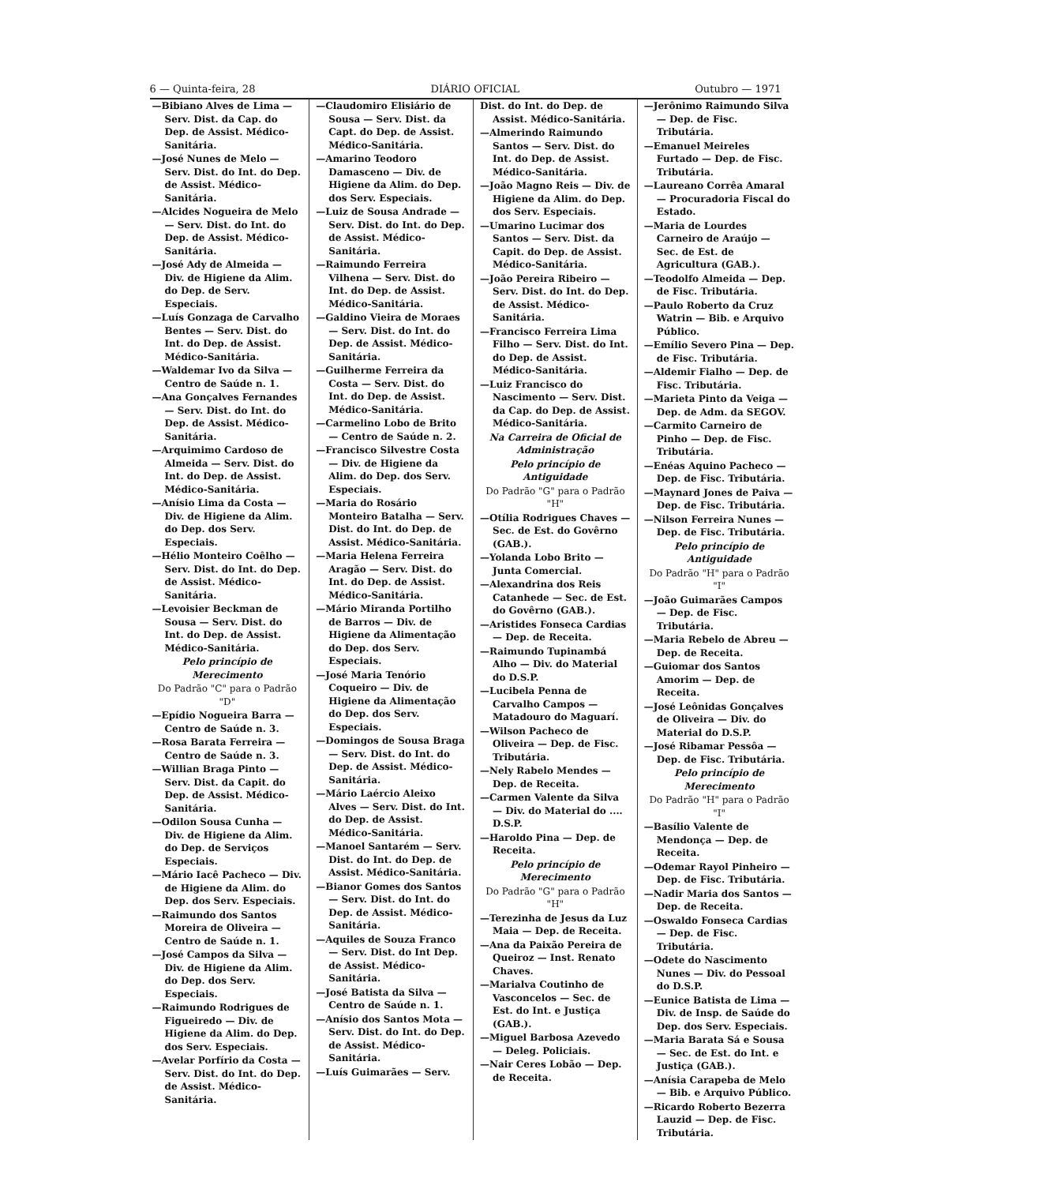6 — Quinta-feira, 28 DIÁRIO OFICIAL Outubro — 1971
—Bibiano Alves de Lima — Serv. Dist. da Cap. do Dep. de Assist. Médico-Sanitária.
—José Nunes de Melo — Serv. Dist. do Int. do Dep. de Assist. Médico-Sanitária.
—Alcides Nogueira de Melo — Serv. Dist. do Int. do Dep. de Assist. Médico-Sanitária.
—José Ady de Almeida — Div. de Higiene da Alim. do Dep. de Serv. Especiais.
—Luís Gonzaga de Carvalho Bentes — Serv. Dist. do Int. do Dep. de Assist. Médico-Sanitária.
—Waldemar Ivo da Silva — Centro de Saúde n. 1.
—Ana Gonçalves Fernandes — Serv. Dist. do Int. do Dep. de Assist. Médico-Sanitária.
—Arquimimo Cardoso de Almeida — Serv. Dist. do Int. do Dep. de Assist. Médico-Sanitária.
—Anísio Lima da Costa — Div. de Higiene da Alim. do Dep. dos Serv. Especiais.
—Hélio Monteiro Coêlho — Serv. Dist. do Int. do Dep. de Assist. Médico-Sanitária.
—Levoisier Beckman de Sousa — Serv. Dist. do Int. do Dep. de Assist. Médico-Sanitária.
Pelo princípio de Merecimento
Do Padrão "C" para o Padrão "D"
—Epídio Nogueira Barra — Centro de Saúde n. 3.
—Rosa Barata Ferreira — Centro de Saúde n. 3.
—Willian Braga Pinto — Serv. Dist. da Capit. do Dep. de Assist. Médico-Sanitária.
—Odilon Sousa Cunha — Div. de Higiene da Alim. do Dep. de Serviços Especiais.
—Mário Iacê Pacheco — Div. de Higiene da Alim. do Dep. dos Serv. Especiais.
—Raimundo dos Santos Moreira de Oliveira — Centro de Saúde n. 1.
—José Campos da Silva — Div. de Higiene da Alim. do Dep. dos Serv. Especiais.
—Raimundo Rodrigues de Figueiredo — Div. de Higiene da Alim. do Dep. dos Serv. Especiais.
—Avelar Porfírio da Costa — Serv. Dist. do Int. do Dep. de Assist. Médico-Sanitária.
—Claudomiro Elisiário de Sousa — Serv. Dist. da Capt. do Dep. de Assist. Médico-Sanitária.
—Amarino Teodoro Damasceno — Div. de Higiene da Alim. do Dep. dos Serv. Especiais.
—Luiz de Sousa Andrade — Serv. Dist. do Int. do Dep. de Assist. Médico-Sanitária.
—Raimundo Ferreira Vilhena — Serv. Dist. do Int. do Dep. de Assist. Médico-Sanitária.
—Galdino Vieira de Moraes — Serv. Dist. do Int. do Dep. de Assist. Médico-Sanitária.
—Guilherme Ferreira da Costa — Serv. Dist. do Int. do Dep. de Assist. Médico-Sanitária.
—Carmelino Lobo de Brito — Centro de Saúde n. 2.
—Francisco Silvestre Costa — Div. de Higiene da Alim. do Dep. dos Serv. Especiais.
—Maria do Rosário Monteiro Batalha — Serv. Dist. do Int. do Dep. de Assist. Médico-Sanitária.
—Maria Helena Ferreira Aragão — Serv. Dist. do Int. do Dep. de Assist. Médico-Sanitária.
—Mário Miranda Portilho de Barros — Div. de Higiene da Alimentação do Dep. dos Serv. Especiais.
—José Maria Tenório Coqueiro — Div. de Higiene da Alimentação do Dep. dos Serv. Especiais.
—Domingos de Sousa Braga — Serv. Dist. do Int. do Dep. de Assist. Médico-Sanitária.
—Mário Laércio Aleixo Alves — Serv. Dist. do Int. do Dep. de Assist. Médico-Sanitária.
—Manoel Santarém — Serv. Dist. do Int. do Dep. de Assist. Médico-Sanitária.
—Bianor Gomes dos Santos — Serv. Dist. do Int. do Dep. de Assist. Médico-Sanitária.
—Aquiles de Souza Franco — Serv. Dist. do Int Dep. de Assist. Médico-Sanitária.
—José Batista da Silva — Centro de Saúde n. 1.
—Anísio dos Santos Mota — Serv. Dist. do Int. do Dep. de Assist. Médico-Sanitária.
—Luís Guimarães — Serv.
Dist. do Int. do Dep. de Assist. Médico-Sanitária.
—Almerindo Raimundo Santos — Serv. Dist. do Int. do Dep. de Assist. Médico-Sanitária.
—João Magno Reis — Div. de Higiene da Alim. do Dep. dos Serv. Especiais.
—Umarino Lucimar dos Santos — Serv. Dist. da Capit. do Dep. de Assist. Médico-Sanitária.
—João Pereira Ribeiro — Serv. Dist. do Int. do Dep. de Assist. Médico-Sanitária.
—Francisco Ferreira Lima Filho — Serv. Dist. do Int. do Dep. de Assist. Médico-Sanitária.
—Luiz Francisco do Nascimento — Serv. Dist. da Cap. do Dep. de Assist. Médico-Sanitária.
Na Carreira de Oficial de Administração
Pelo princípio de Antiguidade
Do Padrão "G" para o Padrão "H"
—Otília Rodrigues Chaves — Sec. de Est. do Govêrno (GAB.).
—Yolanda Lobo Brito — Junta Comercial.
—Alexandrina dos Reis Catanhede — Sec. de Est. do Govêrno (GAB.).
—Aristides Fonseca Cardias — Dep. de Receita.
—Raimundo Tupinambá Alho — Div. do Material do D.S.P.
—Lucibela Penna de Carvalho Campos — Matadouro do Maguarí.
—Wilson Pacheco de Oliveira — Dep. de Fisc. Tributária.
—Nely Rabelo Mendes — Dep. de Receita.
—Carmen Valente da Silva — Div. do Material do .... D.S.P.
—Haroldo Pina — Dep. de Receita.
Pelo princípio de Merecimento
Do Padrão "G" para o Padrão "H"
—Terezinha de Jesus da Luz Maia — Dep. de Receita.
—Ana da Paixão Pereira de Queiroz — Inst. Renato Chaves.
—Marialva Coutinho de Vasconcelos — Sec. de Est. do Int. e Justiça (GAB.).
—Miguel Barbosa Azevedo — Deleg. Policiais.
—Nair Ceres Lobão — Dep. de Receita.
—Jerônimo Raimundo Silva — Dep. de Fisc. Tributária.
—Emanuel Meireles Furtado — Dep. de Fisc. Tributária.
—Laureano Corrêa Amaral — Procuradoria Fiscal do Estado.
—Maria de Lourdes Carneiro de Araújo — Sec. de Est. de Agricultura (GAB.).
—Teodolfo Almeida — Dep. de Fisc. Tributária.
—Paulo Roberto da Cruz Watrin — Bib. e Arquivo Público.
—Emílio Severo Pina — Dep. de Fisc. Tributária.
—Aldemir Fialho — Dep. de Fisc. Tributária.
—Marieta Pinto da Veiga — Dep. de Adm. da SEGOV.
—Carmito Carneiro de Pinho — Dep. de Fisc. Tributária.
—Enéas Aquino Pacheco — Dep. de Fisc. Tributária.
—Maynard Jones de Paiva — Dep. de Fisc. Tributária.
—Nilson Ferreira Nunes — Dep. de Fisc. Tributária.
Pelo princípio de Antiguidade
Do Padrão "H" para o Padrão "I"
—João Guimarães Campos — Dep. de Fisc. Tributária.
—Maria Rebelo de Abreu — Dep. de Receita.
—Guiomar dos Santos Amorim — Dep. de Receita.
—José Leônidas Gonçalves de Oliveira — Div. do Material do D.S.P.
—José Ribamar Pessôa — Dep. de Fisc. Tributária.
Pelo princípio de Merecimento
Do Padrão "H" para o Padrão "I"
—Basílio Valente de Mendonça — Dep. de Receita.
—Odemar Rayol Pinheiro — Dep. de Fisc. Tributária.
—Nadir Maria dos Santos — Dep. de Receita.
—Oswaldo Fonseca Cardias — Dep. de Fisc. Tributária.
—Odete do Nascimento Nunes — Div. do Pessoal do D.S.P.
—Eunice Batista de Lima — Div. de Insp. de Saúde do Dep. dos Serv. Especiais.
—Maria Barata Sá e Sousa — Sec. de Est. do Int. e Justiça (GAB.).
—Anísia Carapeba de Melo — Bib. e Arquivo Público.
—Ricardo Roberto Bezerra Lauzid — Dep. de Fisc. Tributária.